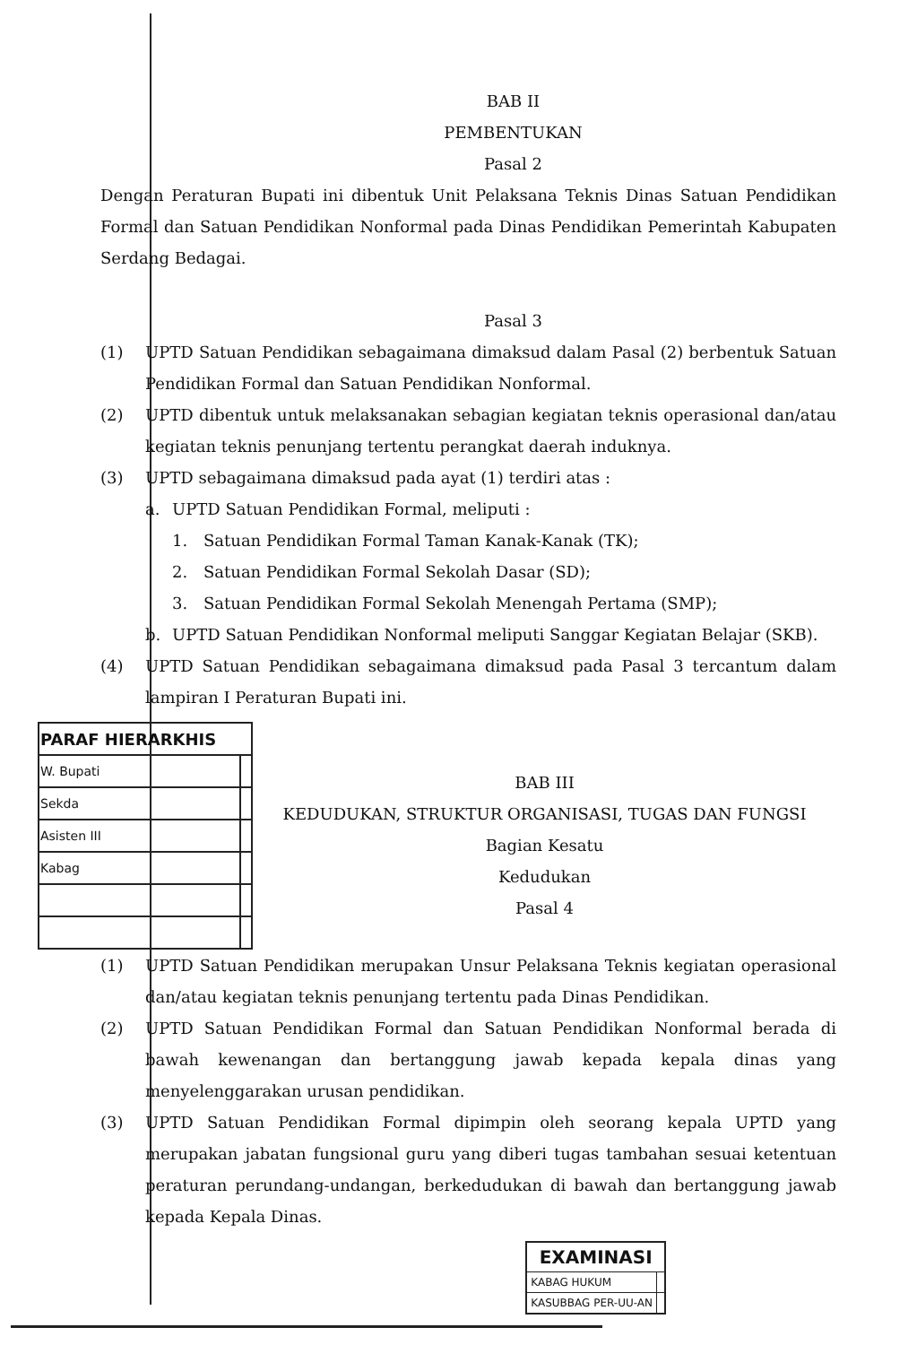BAB II
PEMBENTUKAN
Pasal 2
Dengan Peraturan Bupati ini dibentuk Unit Pelaksana Teknis Dinas Satuan Pendidikan Formal dan Satuan Pendidikan Nonformal pada Dinas Pendidikan Pemerintah Kabupaten Serdang Bedagai.
Pasal 3
(1) UPTD Satuan Pendidikan sebagaimana dimaksud dalam Pasal (2) berbentuk Satuan Pendidikan Formal dan Satuan Pendidikan Nonformal.
(2) UPTD dibentuk untuk melaksanakan sebagian kegiatan teknis operasional dan/atau kegiatan teknis penunjang tertentu perangkat daerah induknya.
(3) UPTD sebagaimana dimaksud pada ayat (1) terdiri atas :
a. UPTD Satuan Pendidikan Formal, meliputi :
1. Satuan Pendidikan Formal Taman Kanak-Kanak (TK);
2. Satuan Pendidikan Formal Sekolah Dasar (SD);
3. Satuan Pendidikan Formal Sekolah Menengah Pertama (SMP);
b. UPTD Satuan Pendidikan Nonformal meliputi Sanggar Kegiatan Belajar (SKB).
(4) UPTD Satuan Pendidikan sebagaimana dimaksud pada Pasal 3 tercantum dalam lampiran I Peraturan Bupati ini.
| PARAF HIERARKHIS | |
| --- | --- |
| W. Bupati | |
| Sekda | |
| Asisten III | |
| Kabag | |
BAB III
KEDUDUKAN, STRUKTUR ORGANISASI, TUGAS DAN FUNGSI
Bagian Kesatu
Kedudukan
Pasal 4
(1) UPTD Satuan Pendidikan merupakan Unsur Pelaksana Teknis kegiatan operasional dan/atau kegiatan teknis penunjang tertentu pada Dinas Pendidikan.
(2) UPTD Satuan Pendidikan Formal dan Satuan Pendidikan Nonformal berada di bawah kewenangan dan bertanggung jawab kepada kepala dinas yang menyelenggarakan urusan pendidikan.
(3) UPTD Satuan Pendidikan Formal dipimpin oleh seorang kepala UPTD yang merupakan jabatan fungsional guru yang diberi tugas tambahan sesuai ketentuan peraturan perundang-undangan, berkedudukan di bawah dan bertanggung jawab kepada Kepala Dinas.
| EXAMINASI | |
| --- | --- |
| KABAG HUKUM | |
| KASUBBAG PER-UU-AN | |